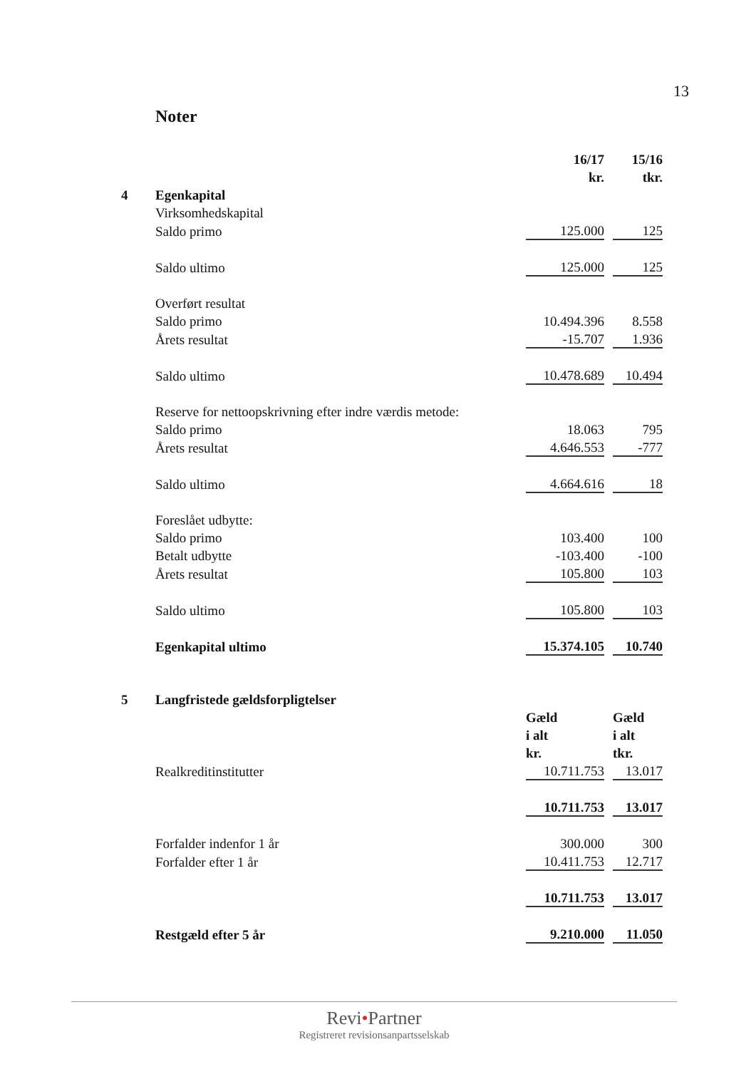13
Noter
| | | 16/17 | | 15/16 |
| | | kr. | | tkr. |
| 4 | Egenkapital | | | |
| | Virksomhedskapital | | | |
| | Saldo primo | 125.000 | | 125 |
| | Saldo ultimo | 125.000 | | 125 |
| | Overført resultat | | | |
| | Saldo primo | 10.494.396 | | 8.558 |
| | Årets resultat | -15.707 | | 1.936 |
| | Saldo ultimo | 10.478.689 | | 10.494 |
| | Reserve for nettoopskrivning efter indre værdis metode: | | | |
| | Saldo primo | 18.063 | | 795 |
| | Årets resultat | 4.646.553 | | -777 |
| | Saldo ultimo | 4.664.616 | | 18 |
| | Foreslået udbytte: | | | |
| | Saldo primo | 103.400 | | 100 |
| | Betalt udbytte | -103.400 | | -100 |
| | Årets resultat | 105.800 | | 103 |
| | Saldo ultimo | 105.800 | | 103 |
| | Egenkapital ultimo | 15.374.105 | | 10.740 |
| 5 | Langfristede gældsforpligtelser | | | |
| | | Gæld | | Gæld |
| | | i alt | | i alt |
| | | kr. | | tkr. |
| | Realkreditinstitutter | 10.711.753 | | 13.017 |
| | | 10.711.753 | | 13.017 |
| | Forfalder indenfor 1 år | 300.000 | | 300 |
| | Forfalder efter 1 år | 10.411.753 | | 12.717 |
| | | 10.711.753 | | 13.017 |
| | Restgæld efter 5 år | 9.210.000 | | 11.050 |
Revi•Partner
Registreret revisionsanpartsselskab